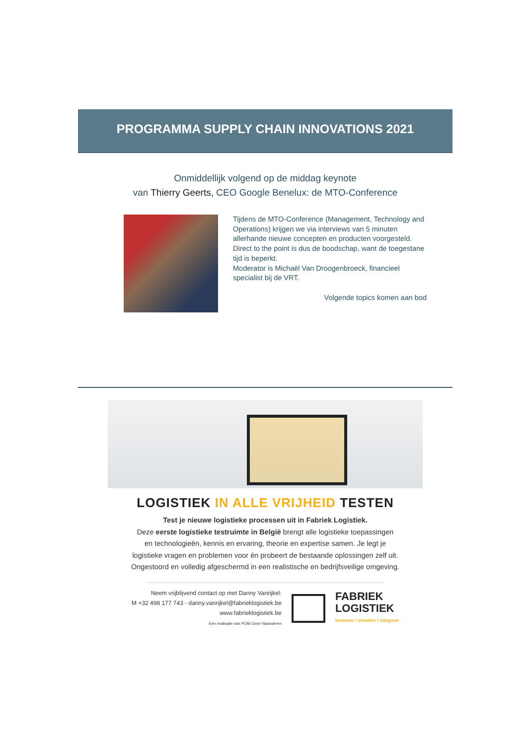PROGRAMMA SUPPLY CHAIN INNOVATIONS 2021
Onmiddellijk volgend op de middag keynote
van Thierry Geerts, CEO Google Benelux: de MTO-Conference
Tijdens de MTO-Conference (Management, Technology and Operations) krijgen we via interviews van 5 minuten allerhande nieuwe concepten en producten voorgesteld. Direct to the point is dus de boodschap, want de toegestane tijd is beperkt.
Moderator is Michaël Van Droogenbroeck, financieel specialist bij de VRT.
Volgende topics komen aan bod
LOGISTIEK IN ALLE VRIJHEID TESTEN
Test je nieuwe logistieke processen uit in Fabriek Logistiek.
Deze eerste logistieke testruimte in België brengt alle logistieke toepassingen
en technologieën, kennis en ervaring, theorie en expertise samen. Je legt je
logistieke vragen en problemen voor én probeert de bestaande oplossingen zelf uit.
Ongestoord en volledig afgeschermd in een realistische en bedrijfsveilige omgeving.
Neem vrijblijvend contact op met Danny Vanrijkel:
M +32 498 177 743 - danny.vanrijkel@fabrieklogistiek.be
www.fabrieklogistiek.be
Een realisatie van POM Oost-Vlaanderen
FABRIEK
LOGISTIEK
innoveer / simuleer / integreer